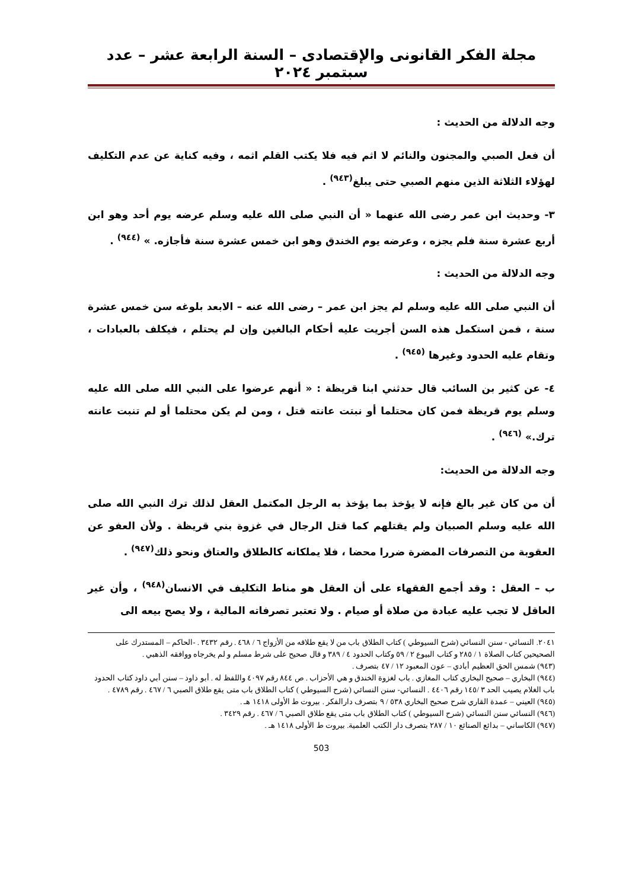مجلة الفكر القانونى والإقتصادى – السنة الرابعة عشر – عدد سبتمبر ٢٠٢٤
وجه الدلالة من الحديث :
أن فعل الصبي والمجنون والنائم لا اثم فيه فلا يكتب القلم اثمه ، وفيه كناية عن عدم التكليف لهؤلاء الثلاثة الذين منهم الصبي حتى يبلغ<sup>(٩٤٣)</sup> .
٣- وحديث ابن عمر رضى الله عنهما « أن النبي صلى الله عليه وسلم عرضه يوم أحد وهو ابن أربع عشرة سنة فلم يجزه ، وعرضه يوم الخندق وهو ابن خمس عشرة سنة فأجازه. » <sup>(٩٤٤)</sup> .
وجه الدلالة من الحديث :
أن النبي صلى الله عليه وسلم لم يجز ابن عمر – رضى الله عنه – الابعد بلوغه سن خمس عشرة سنة ، فمن استكمل هذه السن أجريت عليه أحكام البالغين وإن لم يحتلم ، فيكلف بالعبادات ، وتقام عليه الحدود وغيرها <sup>(٩٤٥)</sup> .
٤- عن كثير بن السائب قال حدثني ابنا قريظة : « أنهم عرضوا على النبي الله صلى الله عليه وسلم يوم قريظة فمن كان محتلما أو نبتت عانته قتل ، ومن لم يكن محتلما أو لم تنبت عانته ترك.» <sup>(٩٤٦)</sup> .
وجه الدلالة من الحديث:
أن من كان غير بالغ فإنه لا يؤخذ بما يؤخذ به الرجل المكتمل العقل لذلك ترك النبي الله صلى الله عليه وسلم الصبيان ولم يقتلهم كما قتل الرجال في غزوة بني قريظة . ولأن العفو عن العقوبة من التصرفات المضرة ضررا محضا ، فلا يملكانه كالطلاق والعتاق ونحو ذلك<sup>(٩٤٧)</sup> .
ب – العقل : وقد أجمع الفقهاء على أن العقل هو مناط التكليف في الانسان<sup>(٩٤٨)</sup> ، وأن غير العاقل لا تجب عليه عبادة من صلاة أو صيام . ولا تعتبر تصرفاته المالية ، ولا يصح بيعه الى
٢٠٤١. النسائي - سنن النسائي (شرح السيوطي ) كتاب الطلاق باب من لا يقع طلاقه من الأزواج ٦ / ٤٦٨ . رقم ٣٤٣٢ . -الحاكم – المستدرك على الصحيحين كتاب الصلاة ١ / ٢٨٥ و كتاب البيوع ٢ / ٥٩ وكتاب الحدود ٤ / ٣٨٩ و قال صحيح على شرط مسلم و لم يخرجاه ووافقه الذهبي .
(٩٤٣) شمس الحق العظيم أبادي – عون المعبود ١٢ / ٤٧ بتصرف .
(٩٤٤) البخاري – صحيح البخاري كتاب المغازي . باب لغزوة الخندق و هي الأحزاب . ص ٨٤٤ رقم ٤٠٩٧ واللفظ له . أبو داود – سنن أبي داود كتاب الحدود باب الغلام يصيب الحد ٣ /١٤٥ رقم ٤٤٠٦ . النسائي- سنن النسائي (شرح السيوطي ) كتاب الطلاق باب متى يقع طلاق الصبي ٦ / ٤٦٧ . رقم ٤٧٨٩ .
(٩٤٥) العيني – عمدة القاري شرح صحيح البخاري ٥٣٨ / ٩ بتصرف دارالفكر . بيروت ط الأولى ١٤١٨ هـ .
(٩٤٦) النسائي سنن النسائي (شرح السيوطي ) كتاب الطلاق باب متى يقع طلاق الصبي ٦ / ٤٦٧ . رقم ٣٤٢٩ .
(٩٤٧) الكاساني – بدائع الصنائع ١٠ / ٢٨٧ بتصرف دار الكتب العلمية. بيروت ط الأولى ١٤١٨ هـ .
503